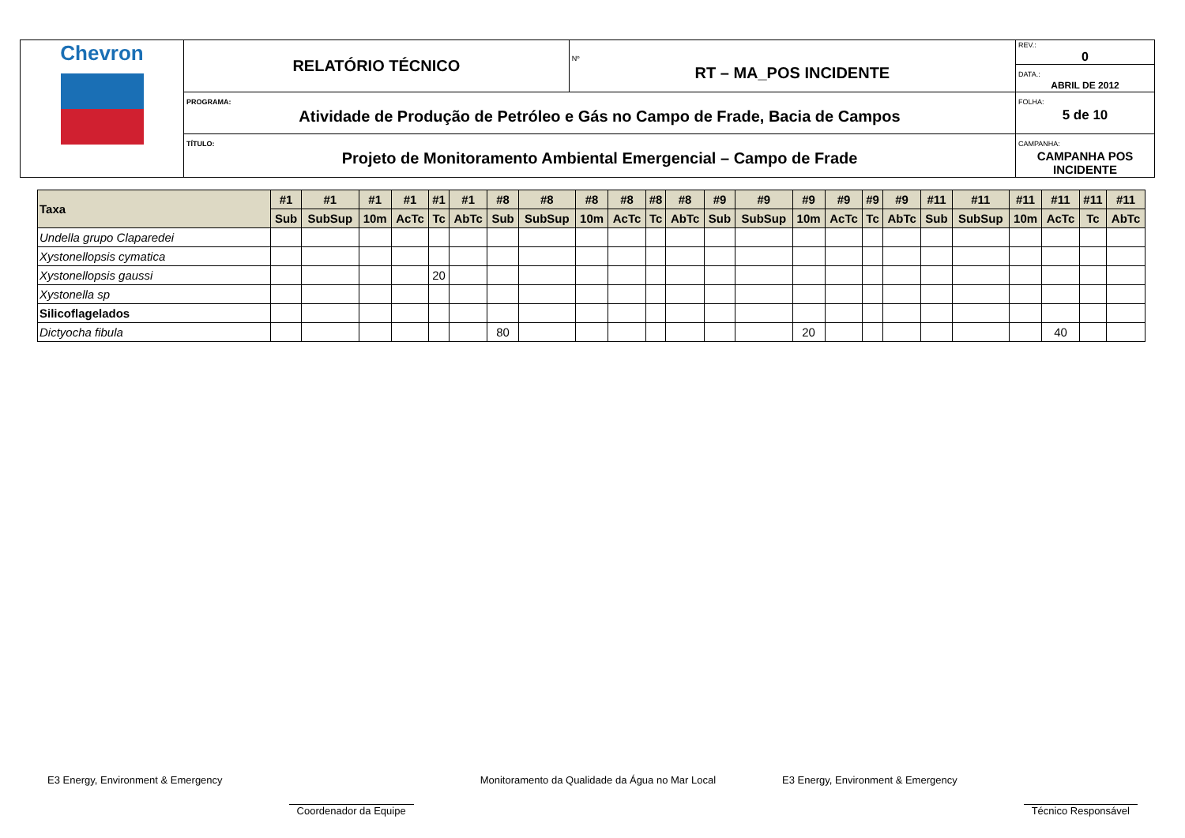| Chevron | RELATÓRIO TÉCNICO | Nº RT – MA_POS INCIDENTE | REV.: 0 DATA.: ABRIL DE 2012 |
| | PROGRAMA: Atividade de Produção de Petróleo e Gás no Campo de Frade, Bacia de Campos | | FOLHA: 5 de 10 |
| | TÍTULO: Projeto de Monitoramento Ambiental Emergencial – Campo de Frade | | CAMPANHA: CAMPANHA POS INCIDENTE |
| Taxa | #1 | #1 | #1 | #1 | #1 | #1 | #8 | #8 | #8 | #8 | #8 | #8 | #9 | #9 | #9 | #9 | #9 | #9 | #11 | #11 | #11 | #11 | #11 | #11 |
| --- | --- | --- | --- | --- | --- | --- | --- | --- | --- | --- | --- | --- | --- | --- | --- | --- | --- | --- | --- | --- | --- | --- | --- | --- |
| | Sub | SubSup | 10m | AcTc | Tc | AbTc | Sub | SubSup | 10m | AcTc | Tc | AbTc | Sub | SubSup | 10m | AcTc | Tc | AbTc | Sub | SubSup | 10m | AcTc | Tc | AbTc |
| Undella grupo Claparedei | | | | | | | | | | | | | | | | | | | | | | | | |
| Xystonellopsis cymatica | | | | | | | | | | | | | | | | | | | | | | | | |
| Xystonellopsis gaussi | | | | | 20 | | | | | | | | | | | | | | | | | | | |
| Xystonella sp | | | | | | | | | | | | | | | | | | | | | | | | |
| Silicoflagelados | | | | | | | | | | | | | | | | | | | | | | | | |
| Dictyocha fibula | | | | | | | 80 | | | | | | | | 20 | | | | | | | 40 | | |
E3 Energy, Environment & Emergency Coordenador da Equipe Monitoramento da Qualidade da Água no Mar Local E3 Energy, Environment & Emergency Técnico Responsável